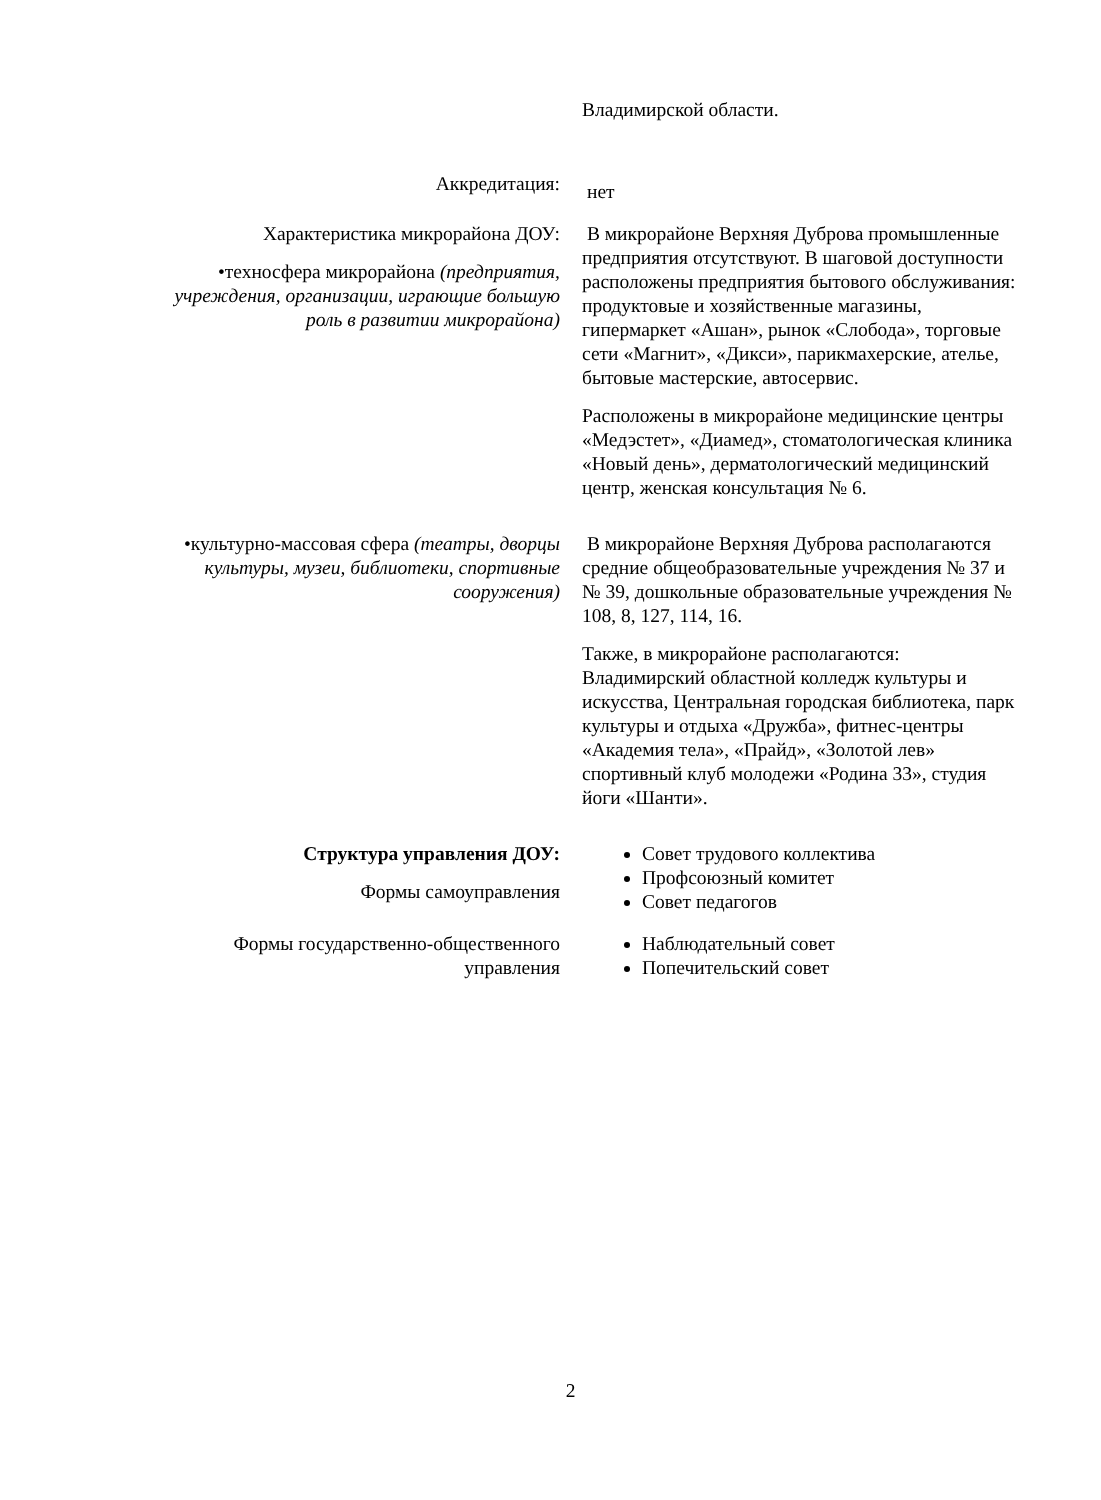| | Владимирской области. |
| Аккредитация: | нет |
| Характеристика микрорайона ДОУ: •техносфера микрорайона (предприятия, учреждения, организации, играющие большую роль в развитии микрорайона) | В микрорайоне Верхняя Дуброва промышленные предприятия отсутствуют. В шаговой доступности расположены предприятия бытового обслуживания: продуктовые и хозяйственные магазины, гипермаркет «Ашан», рынок «Слобода», торговые сети «Магнит», «Дикси», парикмахерские, ателье, бытовые мастерские, автосервис. Расположены в микрорайоне медицинские центры «Медэстет», «Диамед», стоматологическая клиника «Новый день», дерматологический медицинский центр, женская консультация № 6. |
| •культурно-массовая сфера (театры, дворцы культуры, музеи, библиотеки, спортивные сооружения) | В микрорайоне Верхняя Дуброва располагаются средние общеобразовательные учреждения № 37 и № 39, дошкольные образовательные учреждения № 108, 8, 127, 114, 16. Также, в микрорайоне располагаются: Владимирский областной колледж культуры и искусства, Центральная городская библиотека, парк культуры и отдыха «Дружба», фитнес-центры «Академия тела», «Прайд», «Золотой лев» спортивный клуб молодежи «Родина 33», студия йоги «Шанти». |
| Структура управления ДОУ: Формы самоуправления | Совет трудового коллектива Профсоюзный комитет Совет педагогов |
| Формы государственно-общественного управления | Наблюдательный совет Попечительский совет |
2